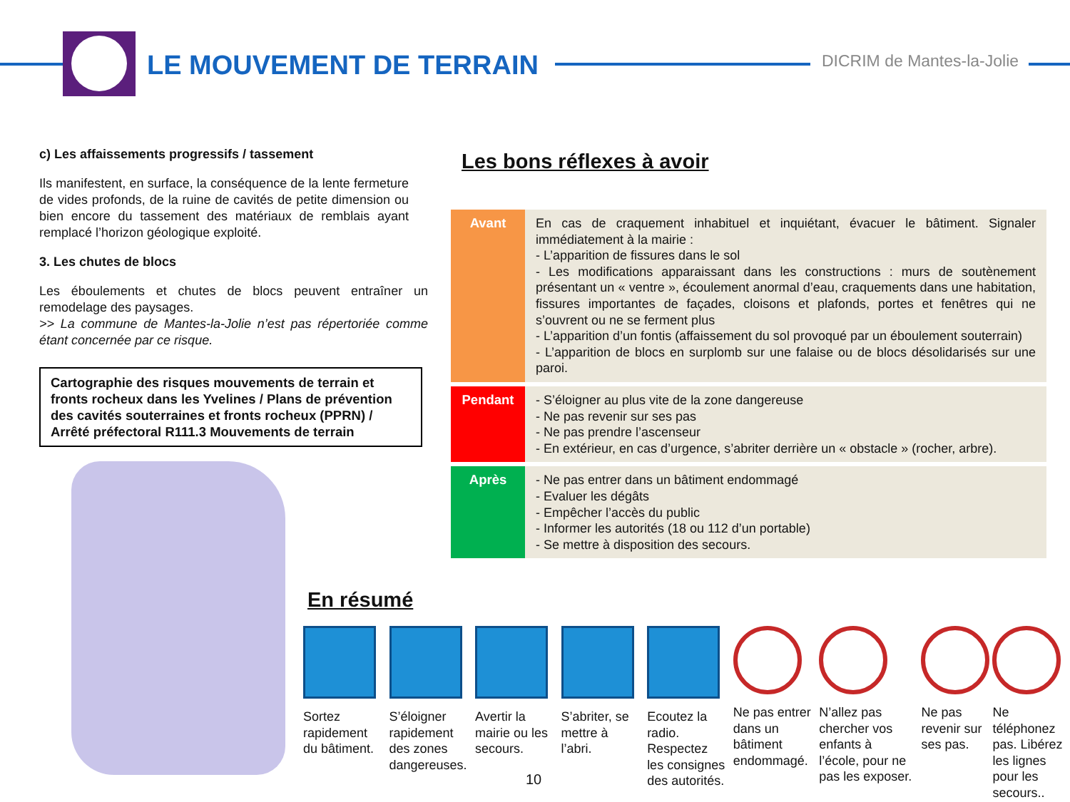LE MOUVEMENT DE TERRAIN DICRIM de Mantes-la-Jolie
c) Les affaissements progressifs / tassement
Ils manifestent, en surface, la conséquence de la lente fermeture de vides profonds, de la ruine de cavités de petite dimension ou bien encore du tassement des matériaux de remblais ayant remplacé l’horizon géologique exploité.
3. Les chutes de blocs
Les éboulements et chutes de blocs peuvent entraîner un remodelage des paysages.
>> La commune de Mantes-la-Jolie n’est pas répertoriée comme étant concernée par ce risque.
Cartographie des risques mouvements de terrain et fronts rocheux dans les Yvelines / Plans de prévention des cavités souterraines et fronts rocheux (PPRN) / Arrêté préfectoral R111.3 Mouvements de terrain
Les bons réflexes à avoir
| Avant | En cas de craquement inhabituel et inquiétant, évacuer le bâtiment. Signaler immédiatement à la mairie : - L’apparition de fissures dans le sol - Les modifications apparaissant dans les constructions : murs de soutènement présentant un « ventre », écoulement anormal d’eau, craquements dans une habitation, fissures importantes de façades, cloisons et plafonds, portes et fenêtres qui ne s’ouvrent ou ne se ferment plus - L’apparition d’un fontis (affaissement du sol provoqué par un éboulement souterrain) - L’apparition de blocs en surplomb sur une falaise ou de blocs désolidarisés sur une paroi. |
| Pendant | - S’éloigner au plus vite de la zone dangereuse - Ne pas revenir sur ses pas - Ne pas prendre l’ascenseur - En extérieur, en cas d’urgence, s’abriter derrière un « obstacle » (rocher, arbre). |
| Après | - Ne pas entrer dans un bâtiment endommagé - Evaluer les dégâts - Empêcher l’accès du public - Informer les autorités (18 ou 112 d’un portable) - Se mettre à disposition des secours. |
En résumé
Sortez rapidement du bâtiment.
S’éloigner rapidement des zones dangereuses.
Avertir la mairie ou les secours.
S’abriter, se mettre à l’abri.
Ecoutez la radio. Respectez les consignes des autorités.
Ne pas entrer dans un bâtiment endommagé.
N’allez pas chercher vos enfants à l’école, pour ne pas les exposer.
Ne pas revenir sur ses pas.
Ne téléphonez pas. Libérez les lignes pour les secours..
10